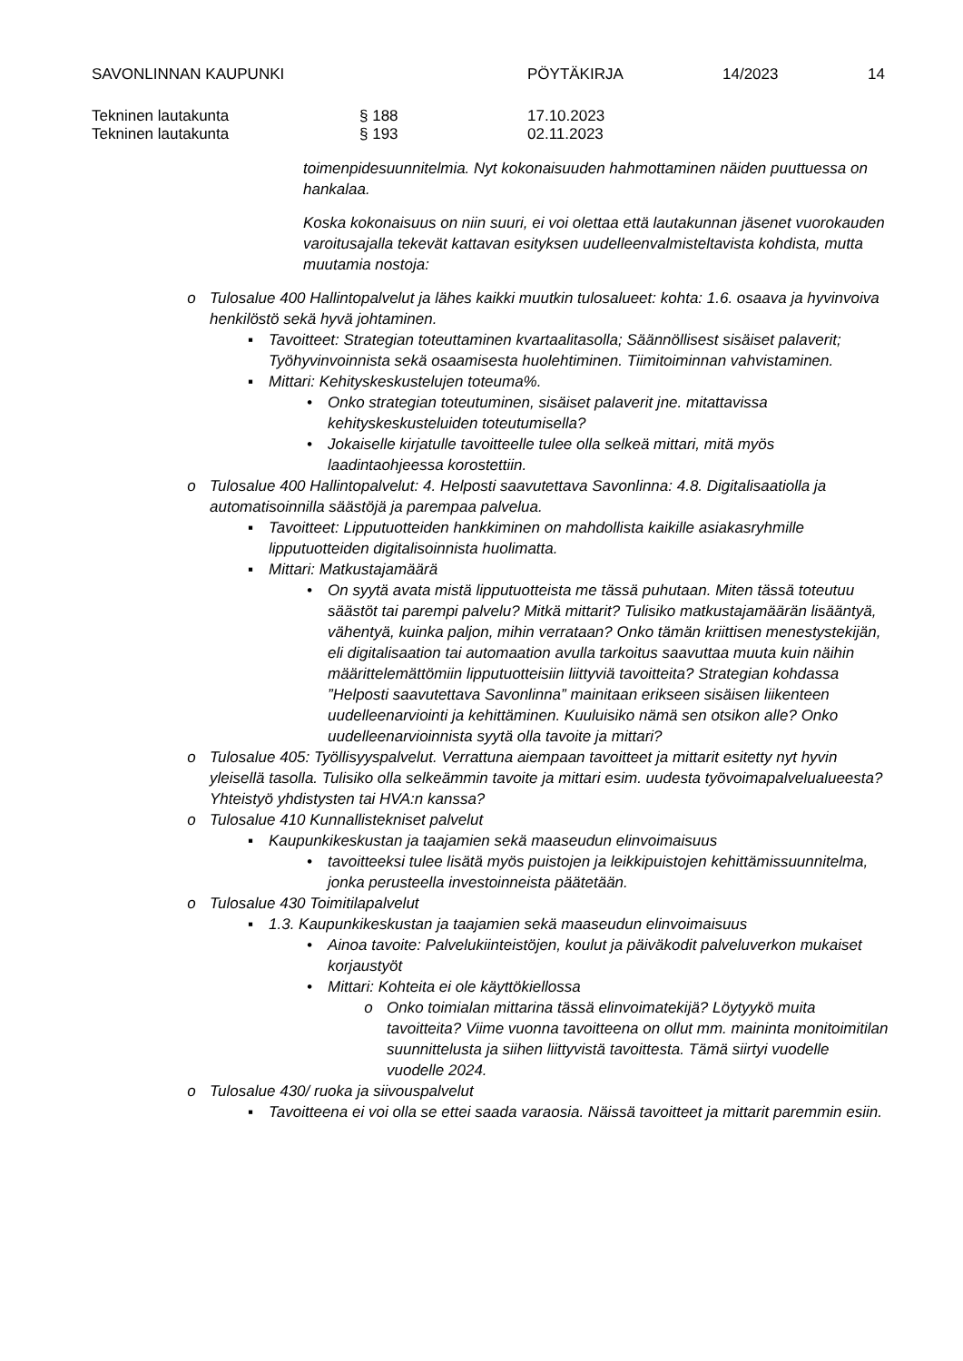SAVONLINNAN KAUPUNKI PÖYTÄKIRJA 14/2023 14
Tekninen lautakunta § 188 17.10.2023
Tekninen lautakunta § 193 02.11.2023
toimenpidesuunnitelmia. Nyt kokonaisuuden hahmottaminen näiden puuttuessa on hankalaa.
Koska kokonaisuus on niin suuri, ei voi olettaa että lautakunnan jäsenet vuorokauden varoitusajalla tekevät kattavan esityksen uudelleenvalmisteltavista kohdista, mutta muutamia nostoja:
o Tulosalue 400 Hallintopalvelut ja lähes kaikki muutkin tulosalueet: kohta: 1.6. osaava ja hyvinvoiva henkilöstö sekä hyvä johtaminen.
▪ Tavoitteet: Strategian toteuttaminen kvartaalitasolla; Säännöllisest sisäiset palaverit; Työhyvinvoinnista sekä osaamisesta huolehtiminen. Tiimitoiminnan vahvistaminen.
▪ Mittari: Kehityskeskustelujen toteuma%.
• Onko strategian toteutuminen, sisäiset palaverit jne. mitattavissa kehityskeskusteluiden toteutumisella?
• Jokaiselle kirjatulle tavoitteelle tulee olla selkeä mittari, mitä myös laadintaohjeessa korostettiin.
o Tulosalue 400 Hallintopalvelut: 4. Helposti saavutettava Savonlinna: 4.8. Digitalisaatiolla ja automatisoinnilla säästöjä ja parempaa palvelua.
▪ Tavoitteet: Lipputuotteiden hankkiminen on mahdollista kaikille asiakasryhmille lipputuotteiden digitalisoinnista huolimatta.
▪ Mittari: Matkustajamäärä
• On syytä avata mistä lipputuotteista me tässä puhutaan. Miten tässä toteutuu säästöt tai parempi palvelu? Mitkä mittarit? Tulisiko matkustajamäärän lisääntyä, vähentyä, kuinka paljon, mihin verrataan? Onko tämän kriittisen menestystekijän, eli digitalisaation tai automaation avulla tarkoitus saavuttaa muuta kuin näihin määrittelemättömiin lipputuotteisiin liittyviä tavoitteita? Strategian kohdassa ”Helposti saavutettava Savonlinna” mainitaan erikseen sisäisen liikenteen uudelleenarviointi ja kehittäminen. Kuuluisiko nämä sen otsikon alle? Onko uudelleenarvioinnista syytä olla tavoite ja mittari?
o Tulosalue 405: Työllisyyspalvelut. Verrattuna aiempaan tavoitteet ja mittarit esitetty nyt hyvin yleisellä tasolla. Tulisiko olla selkeämmin tavoite ja mittari esim. uudesta työvoimapalvelualueesta? Yhteistyö yhdistysten tai HVA:n kanssa?
o Tulosalue 410 Kunnallistekniset palvelut
▪ Kaupunkikeskustan ja taajamien sekä maaseudun elinvoimaisuus
• tavoitteeksi tulee lisätä myös puistojen ja leikkipuistojen kehittämissuunnitelma, jonka perusteella investoinneista päätetään.
o Tulosalue 430 Toimitilapalvelut
▪ 1.3. Kaupunkikeskustan ja taajamien sekä maaseudun elinvoimaisuus
• Ainoa tavoite: Palvelukiinteistöjen, koulut ja päiväkodit palveluverkon mukaiset korjaustyöt
• Mittari: Kohteita ei ole käyttökiellossa
o Onko toimialan mittarina tässä elinvoimatekijä? Löytyykö muita tavoitteita? Viime vuonna tavoitteena on ollut mm. maininta monitoimitilan suunnittelusta ja siihen liittyvistä tavoittesta. Tämä siirtyi vuodelle vuodelle 2024.
o Tulosalue 430/ ruoka ja siivouspalvelut
▪ Tavoitteena ei voi olla se ettei saada varaosia. Näissä tavoitteet ja mittarit paremmin esiin.